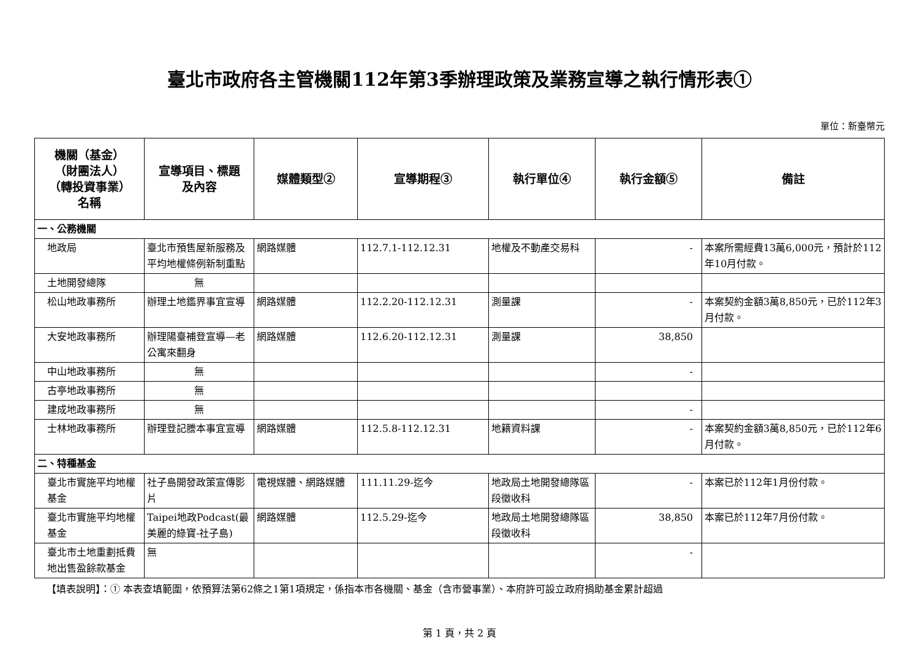臺北市政府各主管機關112年第3季辦理政策及業務宣導之執行情形表①
單位：新臺幣元
| 機關（基金） （財團法人） （轉投資事業） 名稱 | 宣導項目、標題 及內容 | 媒體類型② | 宣導期程③ | 執行單位④ | 執行金額⑤ | 備註 |
| --- | --- | --- | --- | --- | --- | --- |
| 一、公務機關 | | | | | | |
| 地政局 | 臺北市預售屋新服務及平均地權條例新制重點 | 網路媒體 | 112.7.1-112.12.31 | 地權及不動產交易科 | - | 本案所需經費13萬6,000元，預計於112年10月付款。 |
| 土地開發總隊 | 無 | | | | | |
| 松山地政事務所 | 辦理土地鑑界事宜宣導 | 網路媒體 | 112.2.20-112.12.31 | 測量課 | - | 本案契約金額3萬8,850元，已於112年3月付款。 |
| 大安地政事務所 | 辦理陽臺補登宣導—老公寓來翻身 | 網路媒體 | 112.6.20-112.12.31 | 測量課 | 38,850 | |
| 中山地政事務所 | 無 | | | | - | |
| 古亭地政事務所 | 無 | | | | | |
| 建成地政事務所 | 無 | | | | - | |
| 士林地政事務所 | 辦理登記謄本事宜宣導 | 網路媒體 | 112.5.8-112.12.31 | 地籍資料課 | - | 本案契約金額3萬8,850元，已於112年6月付款。 |
| 二、特種基金 | | | | | | |
| 臺北市實施平均地權基金 | 社子島開發政策宣傳影片 | 電視媒體、網路媒體 | 111.11.29-迄今 | 地政局土地開發總隊區段徵收科 | - | 本案已於112年1月份付款。 |
| 臺北市實施平均地權基金 | Taipei地政Podcast(最美麗的綠寶-社子島) | 網路媒體 | 112.5.29-迄今 | 地政局土地開發總隊區段徵收科 | 38,850 | 本案已於112年7月份付款。 |
| 臺北市土地重劃抵費地出售盈餘款基金 | 無 | | | | - | |
【填表說明】：① 本表查填範圍，依預算法第62條之1第1項規定，係指本市各機關、基金（含市營事業）、本府許可設立政府捐助基金累計超過
第 1 頁，共 2 頁